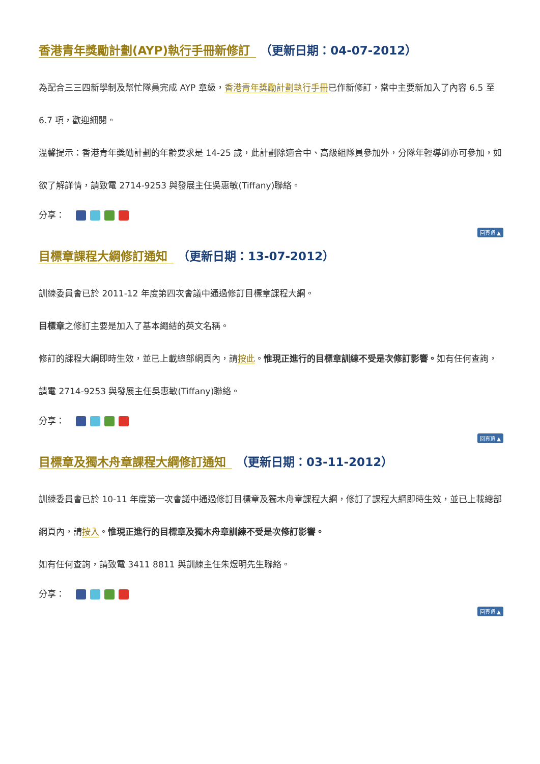香港青年獎勵計劃(AYP)執行手冊新修訂 （更新日期：04-07-2012）
為配合三三四新學制及幫忙隊員完成 AYP 章級，香港青年獎勵計劃執行手冊已作新修訂，當中主要新加入了內容 6.5 至 6.7 項，歡迎細閱。
溫馨提示：香港青年獎勵計劃的年齡要求是 14-25 歲，此計劃除適合中、高級組隊員參加外，分隊年輕導師亦可參加，如欲了解詳情，請致電 2714-9253 與發展主任吳惠敏(Tiffany)聯絡。
分享：
回頁頂 ▲
目標章課程大綱修訂通知 （更新日期：13-07-2012）
訓練委員會已於 2011-12 年度第四次會議中通過修訂目標章課程大綱。
目標章之修訂主要是加入了基本繩結的英文名稱。
修訂的課程大綱即時生效，並已上載總部網頁內，請按此。惟現正進行的目標章訓練不受是次修訂影響。如有任何查詢，請電 2714-9253 與發展主任吳惠敏(Tiffany)聯絡。
分享：
回頁頂 ▲
目標章及獨木舟章課程大綱修訂通知 （更新日期：03-11-2012）
訓練委員會已於 10-11 年度第一次會議中通過修訂目標章及獨木舟章課程大綱，修訂了課程大綱即時生效，並已上載總部網頁內，請按入。惟現正進行的目標章及獨木舟章訓練不受是次修訂影響。
如有任何查詢，請致電 3411 8811 與訓練主任朱煜明先生聯絡。
分享：
回頁頂 ▲